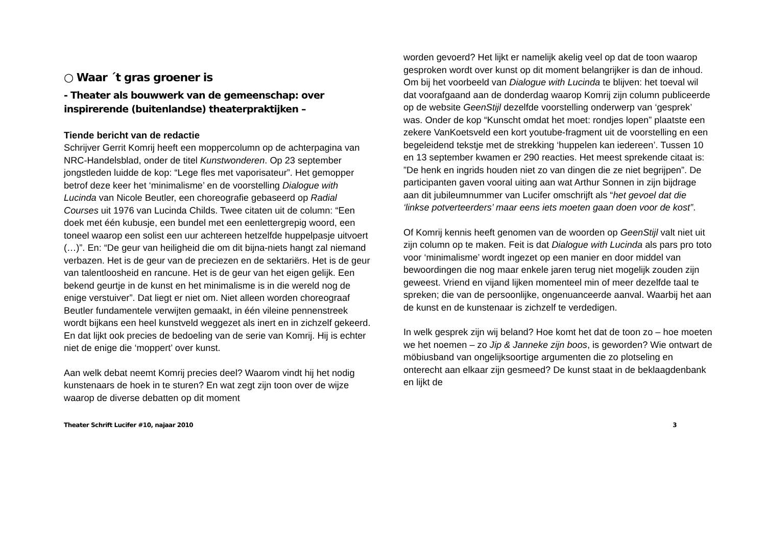○ Waar ´t gras groener is
- Theater als bouwwerk van de gemeenschap: over inspirerende (buitenlandse) theaterpraktijken –
Tiende bericht van de redactie
Schrijver Gerrit Komrij heeft een moppercolumn op de achterpagina van NRC-Handelsblad, onder de titel Kunstwonderen. Op 23 september jongstleden luidde de kop: “Lege fles met vaporisateur”. Het gemopper betrof deze keer het ‘minimalisme’ en de voorstelling Dialogue with Lucinda van Nicole Beutler, een choreografie gebaseerd op Radial Courses uit 1976 van Lucinda Childs. Twee citaten uit de column: “Een doek met één kubusje, een bundel met een eenlettergrepig woord, een toneel waarop een solist een uur achtereen hetzelfde huppelpasje uitvoert (…)”. En: “De geur van heiligheid die om dit bijna-niets hangt zal niemand verbazen. Het is de geur van de preciezen en de sektariërs. Het is de geur van talentloosheid en rancune. Het is de geur van het eigen gelijk. Een bekend geurtje in de kunst en het minimalisme is in die wereld nog de enige verstuiver”. Dat liegt er niet om. Niet alleen worden choreograaf Beutler fundamentele verwijten gemaakt, in één vileine pennenstreek wordt bijkans een heel kunstveld weggezet als inert en in zichzelf gekeerd. En dat lijkt ook precies de bedoeling van de serie van Komrij. Hij is echter niet de enige die ‘moppert’ over kunst.
Aan welk debat neemt Komrij precies deel? Waarom vindt hij het nodig kunstenaars de hoek in te sturen? En wat zegt zijn toon over de wijze waarop de diverse debatten op dit moment
worden gevoerd? Het lijkt er namelijk akelig veel op dat de toon waarop gesproken wordt over kunst op dit moment belangrijker is dan de inhoud. Om bij het voorbeeld van Dialogue with Lucinda te blijven: het toeval wil dat voorafgaand aan de donderdag waarop Komrij zijn column publiceerde op de website GeenStijl dezelfde voorstelling onderwerp van ‘gesprek’ was. Onder de kop “Kunscht omdat het moet: rondjes lopen” plaatste een zekere VanKoetsveld een kort youtube-fragment uit de voorstelling en een begeleidend tekstje met de strekking ‘huppelen kan iedereen’. Tussen 10 en 13 september kwamen er 290 reacties. Het meest sprekende citaat is: ”De henk en ingrids houden niet zo van dingen die ze niet begrijpen”. De participanten gaven vooral uiting aan wat Arthur Sonnen in zijn bijdrage aan dit jubileumnummer van Lucifer omschrijft als “het gevoel dat die ‘linkse potverteerders’ maar eens iets moeten gaan doen voor de kost”.
Of Komrij kennis heeft genomen van de woorden op GeenStijl valt niet uit zijn column op te maken. Feit is dat Dialogue with Lucinda als pars pro toto voor ‘minimalisme’ wordt ingezet op een manier en door middel van bewoordingen die nog maar enkele jaren terug niet mogelijk zouden zijn geweest. Vriend en vijand lijken momenteel min of meer dezelfde taal te spreken; die van de persoonlijke, ongenuanceerde aanval. Waarbij het aan de kunst en de kunstenaar is zichzelf te verdedigen.
In welk gesprek zijn wij beland? Hoe komt het dat de toon zo – hoe moeten we het noemen – zo Jip & Janneke zijn boos, is geworden? Wie ontwart de möbiusband van ongelijksoortige argumenten die zo plotseling en onterecht aan elkaar zijn gesmeed? De kunst staat in de beklaagdenbank en lijkt de
Theater Schrift Lucifer #10, najaar 2010 3